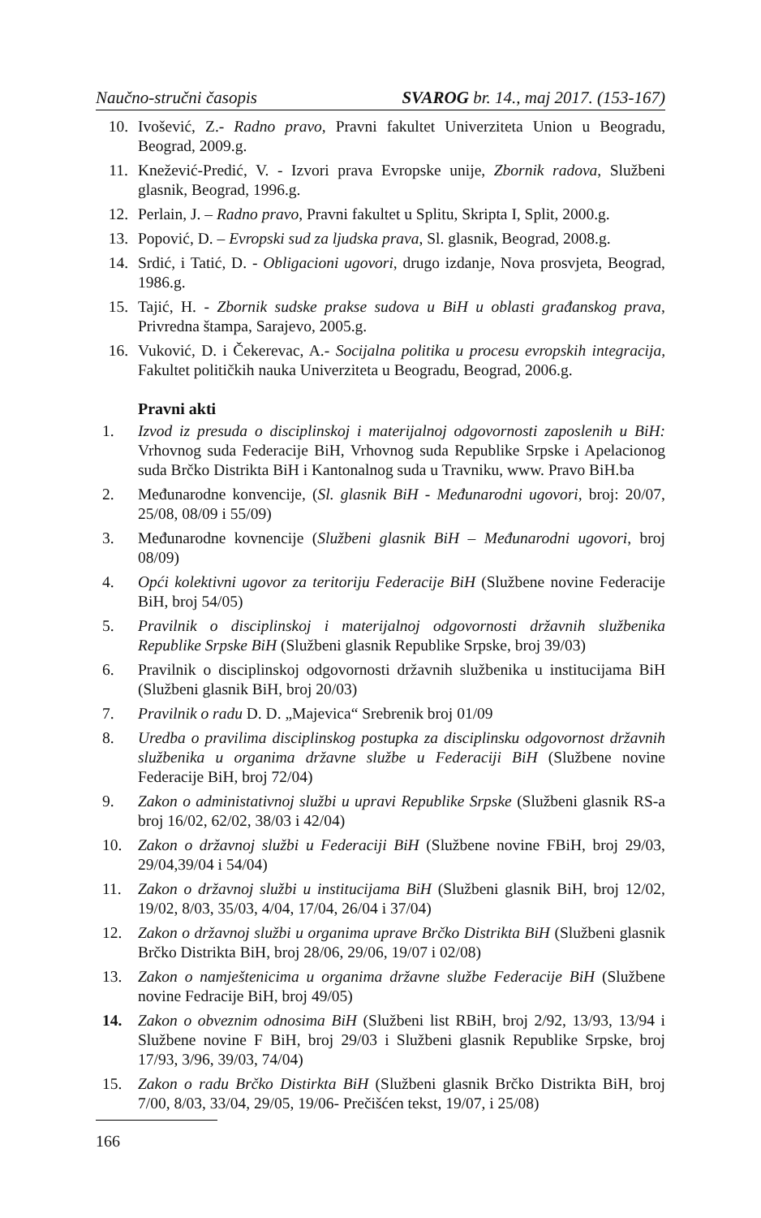Naučno-stručni časopis SVAROG br. 14., maj 2017. (153-167)
10. Ivošević, Z.- Radno pravo, Pravni fakultet Univerziteta Union u Beogradu, Beograd, 2009.g.
11. Knežević-Predić, V. - Izvori prava Evropske unije, Zbornik radova, Službeni glasnik, Beograd, 1996.g.
12. Perlain, J. – Radno pravo, Pravni fakultet u Splitu, Skripta I, Split, 2000.g.
13. Popović, D. – Evropski sud za ljudska prava, Sl. glasnik, Beograd, 2008.g.
14. Srdić, i Tatić, D. - Obligacioni ugovori, drugo izdanje, Nova prosvjeta, Beograd, 1986.g.
15. Tajić, H. - Zbornik sudske prakse sudova u BiH u oblasti građanskog prava, Privredna štampa, Sarajevo, 2005.g.
16. Vuković, D. i Čekerevac, A.- Socijalna politika u procesu evropskih integracija, Fakultet političkih nauka Univerziteta u Beogradu, Beograd, 2006.g.
Pravni akti
1. Izvod iz presuda o disciplinskoj i materijalnoj odgovornosti zaposlenih u BiH: Vrhovnog suda Federacije BiH, Vrhovnog suda Republike Srpske i Apelacionog suda Brčko Distrikta BiH i Kantonalnog suda u Travniku, www. Pravo BiH.ba
2. Međunarodne konvencije, (Sl. glasnik BiH - Međunarodni ugovori, broj: 20/07, 25/08, 08/09 i 55/09)
3. Međunarodne kovnencije (Službeni glasnik BiH – Međunarodni ugovori, broj 08/09)
4. Opći kolektivni ugovor za teritoriju Federacije BiH (Službene novine Federacije BiH, broj 54/05)
5. Pravilnik o disciplinskoj i materijalnoj odgovornosti državnih službenika Republike Srpske BiH (Službeni glasnik Republike Srpske, broj 39/03)
6. Pravilnik o disciplinskoj odgovornosti državnih službenika u institucijama BiH (Službeni glasnik BiH, broj 20/03)
7. Pravilnik o radu D. D. „Majevica“ Srebrenik broj 01/09
8. Uredba o pravilima disciplinskog postupka za disciplinsku odgovornost državnih službenika u organima državne službe u Federaciji BiH (Službene novine Federacije BiH, broj 72/04)
9. Zakon o administativnoj službi u upravi Republike Srpske (Službeni glasnik RS-a broj 16/02, 62/02, 38/03 i 42/04)
10. Zakon o državnoj službi u Federaciji BiH (Službene novine FBiH, broj 29/03, 29/04,39/04 i 54/04)
11. Zakon o državnoj službi u institucijama BiH (Službeni glasnik BiH, broj 12/02, 19/02, 8/03, 35/03, 4/04, 17/04, 26/04 i 37/04)
12. Zakon o državnoj službi u organima uprave Brčko Distrikta BiH (Službeni glasnik Brčko Distrikta BiH, broj 28/06, 29/06, 19/07 i 02/08)
13. Zakon o namještenicima u organima državne službe Federacije BiH (Službene novine Fedracije BiH, broj 49/05)
14. Zakon o obveznim odnosima BiH (Službeni list RBiH, broj 2/92, 13/93, 13/94 i Službene novine F BiH, broj 29/03 i Službeni glasnik Republike Srpske, broj 17/93, 3/96, 39/03, 74/04)
15. Zakon o radu Brčko Distirkta BiH (Službeni glasnik Brčko Distrikta BiH, broj 7/00, 8/03, 33/04, 29/05, 19/06- Prečišćen tekst, 19/07, i 25/08)
166